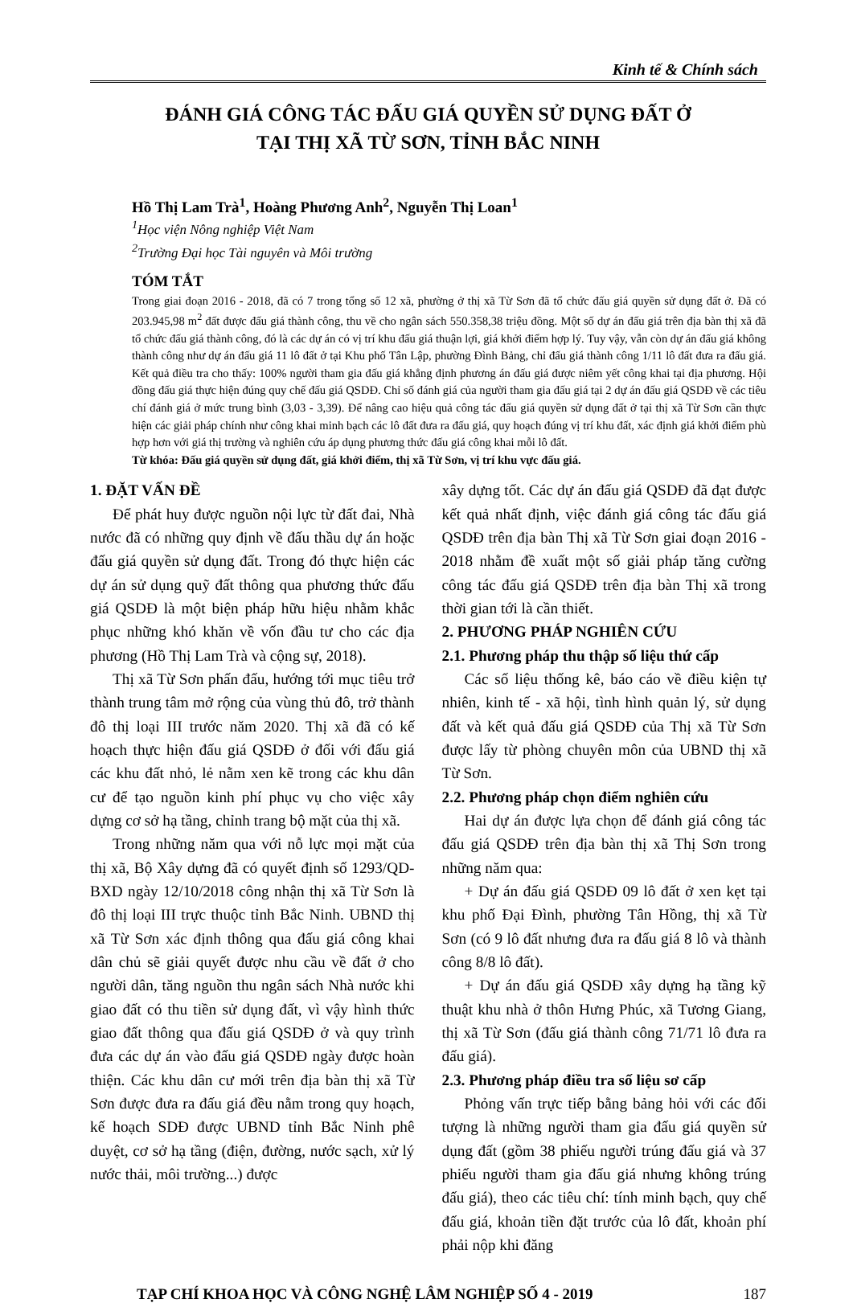Kinh tế & Chính sách
ĐÁNH GIÁ CÔNG TÁC ĐẤU GIÁ QUYỀN SỬ DỤNG ĐẤT Ở
TẠI THỊ XÃ TỪ SƠN, TỈNH BẮC NINH
Hồ Thị Lam Trà<sup>1</sup>, Hoàng Phương Anh<sup>2</sup>, Nguyễn Thị Loan<sup>1</sup>
<sup>1</sup>Học viện Nông nghiệp Việt Nam
<sup>2</sup> Trường Đại học Tài nguyên và Môi trường
TÓM TẮT
Trong giai đoạn 2016 - 2018, đã có 7 trong tổng số 12 xã, phường ở thị xã Từ Sơn đã tổ chức đấu giá quyền sử dụng đất ở. Đã có 203.945,98 m<sup>2</sup> đất được đấu giá thành công, thu về cho ngân sách 550.358,38 triệu đồng. Một số dự án đấu giá trên địa bàn thị xã đã tổ chức đấu giá thành công, đó là các dự án có vị trí khu đấu giá thuận lợi, giá khởi điểm hợp lý. Tuy vậy, vẫn còn dự án đấu giá không thành công như dự án đấu giá 11 lô đất ở tại Khu phố Tân Lập, phường Đình Bảng, chỉ đấu giá thành công 1/11 lô đất đưa ra đấu giá. Kết quả điều tra cho thấy: 100% người tham gia đấu giá khẳng định phương án đấu giá được niêm yết công khai tại địa phương. Hội đồng đấu giá thực hiện đúng quy chế đấu giá QSDĐ. Chỉ số đánh giá của người tham gia đấu giá tại 2 dự án đấu giá QSDĐ về các tiêu chí đánh giá ở mức trung bình (3,03 - 3,39). Để nâng cao hiệu quả công tác đấu giá quyền sử dụng đất ở tại thị xã Từ Sơn cần thực hiện các giải pháp chính như công khai minh bạch các lô đất đưa ra đấu giá, quy hoạch đúng vị trí khu đất, xác định giá khởi điểm phù hợp hơn với giá thị trường và nghiên cứu áp dụng phương thức đấu giá công khai mỗi lô đất.
Từ khóa: Đấu giá quyền sử dụng đất, giá khởi điểm, thị xã Từ Sơn, vị trí khu vực đấu giá.
1. ĐẶT VẤN ĐỀ
Để phát huy được nguồn nội lực từ đất đai, Nhà nước đã có những quy định về đấu thầu dự án hoặc đấu giá quyền sử dụng đất. Trong đó thực hiện các dự án sử dụng quỹ đất thông qua phương thức đấu giá QSDĐ là một biện pháp hữu hiệu nhằm khắc phục những khó khăn về vốn đầu tư cho các địa phương (Hồ Thị Lam Trà và cộng sự, 2018).
Thị xã Từ Sơn phấn đấu, hướng tới mục tiêu trở thành trung tâm mở rộng của vùng thủ đô, trở thành đô thị loại III trước năm 2020. Thị xã đã có kế hoạch thực hiện đấu giá QSDĐ ở đối với đấu giá các khu đất nhỏ, lẻ nằm xen kẽ trong các khu dân cư để tạo nguồn kinh phí phục vụ cho việc xây dựng cơ sở hạ tầng, chỉnh trang bộ mặt của thị xã.
Trong những năm qua với nỗ lực mọi mặt của thị xã, Bộ Xây dựng đã có quyết định số 1293/QD-BXD ngày 12/10/2018 công nhận thị xã Từ Sơn là đô thị loại III trực thuộc tỉnh Bắc Ninh. UBND thị xã Từ Sơn xác định thông qua đấu giá công khai dân chủ sẽ giải quyết được nhu cầu về đất ở cho người dân, tăng nguồn thu ngân sách Nhà nước khi giao đất có thu tiền sử dụng đất, vì vậy hình thức giao đất thông qua đấu giá QSDĐ ở và quy trình đưa các dự án vào đấu giá QSDĐ ngày được hoàn thiện. Các khu dân cư mới trên địa bàn thị xã Từ Sơn được đưa ra đấu giá đều nằm trong quy hoạch, kế hoạch SDĐ được UBND tỉnh Bắc Ninh phê duyệt, cơ sở hạ tầng (điện, đường, nước sạch, xử lý nước thải, môi trường...) được
xây dựng tốt. Các dự án đấu giá QSDĐ đã đạt được kết quả nhất định, việc đánh giá công tác đấu giá QSDĐ trên địa bàn Thị xã Từ Sơn giai đoạn 2016 - 2018 nhằm đề xuất một số giải pháp tăng cường công tác đấu giá QSDĐ trên địa bàn Thị xã trong thời gian tới là cần thiết.
2. PHƯƠNG PHÁP NGHIÊN CỨU
2.1. Phương pháp thu thập số liệu thứ cấp
Các số liệu thống kê, báo cáo về điều kiện tự nhiên, kinh tế - xã hội, tình hình quản lý, sử dụng đất và kết quả đấu giá QSDĐ của Thị xã Từ Sơn được lấy từ phòng chuyên môn của UBND thị xã Từ Sơn.
2.2. Phương pháp chọn điểm nghiên cứu
Hai dự án được lựa chọn để đánh giá công tác đấu giá QSDĐ trên địa bàn thị xã Thị Sơn trong những năm qua:
+ Dự án đấu giá QSDĐ 09 lô đất ở xen kẹt tại khu phố Đại Đình, phường Tân Hồng, thị xã Từ Sơn (có 9 lô đất nhưng đưa ra đấu giá 8 lô và thành công 8/8 lô đất).
+ Dự án đấu giá QSDĐ xây dựng hạ tầng kỹ thuật khu nhà ở thôn Hưng Phúc, xã Tương Giang, thị xã Từ Sơn (đấu giá thành công 71/71 lô đưa ra đấu giá).
2.3. Phương pháp điều tra số liệu sơ cấp
Phỏng vấn trực tiếp bằng bảng hỏi với các đối tượng là những người tham gia đấu giá quyền sử dụng đất (gồm 38 phiếu người trúng đấu giá và 37 phiếu người tham gia đấu giá nhưng không trúng đấu giá), theo các tiêu chí: tính minh bạch, quy chế đấu giá, khoản tiền đặt trước của lô đất, khoản phí phải nộp khi đăng
TẠP CHÍ KHOA HỌC VÀ CÔNG NGHỆ LÂM NGHIỆP SỐ 4 - 2019 187